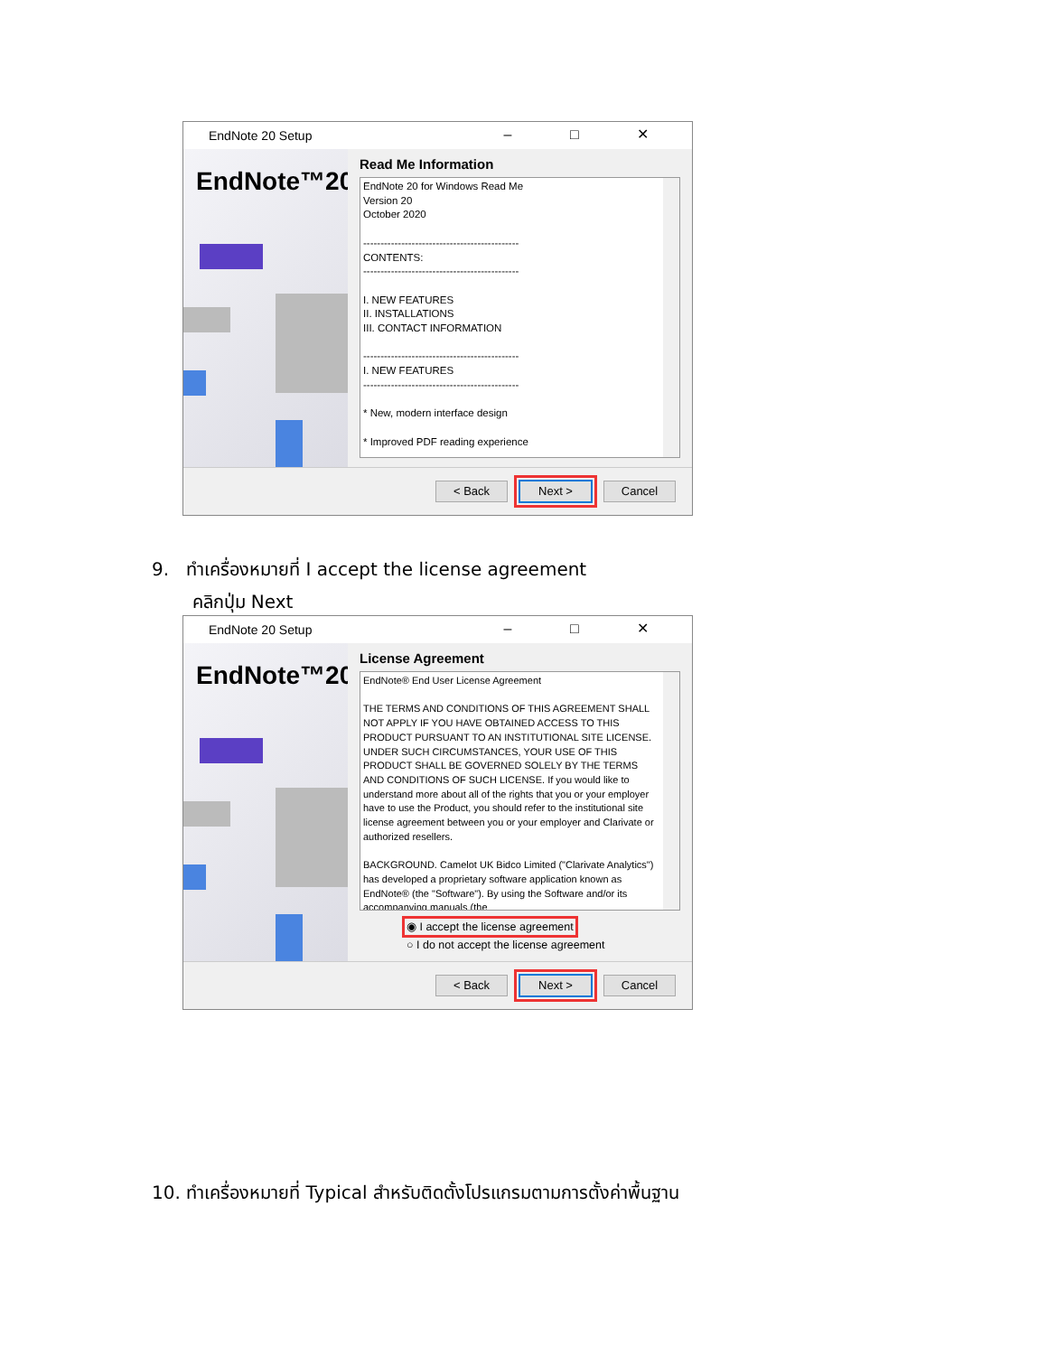EndNote 20 Setup – □ ✕
EndNote™20
Read Me Information
EndNote 20 for Windows Read Me
Version 20
October 2020
---------------------------------------------
CONTENTS:
---------------------------------------------
I. NEW FEATURES
II. INSTALLATIONS
III. CONTACT INFORMATION
---------------------------------------------
I. NEW FEATURES
---------------------------------------------
* New, modern interface design
* Improved PDF reading experience
< Back Next > Cancel
9. ทำเครื่องหมายที่ I accept the license agreement
คลิกปุ่ม Next
EndNote 20 Setup – □ ✕
EndNote™20
License Agreement
EndNote® End User License Agreement
THE TERMS AND CONDITIONS OF THIS AGREEMENT SHALL NOT APPLY IF YOU HAVE OBTAINED ACCESS TO THIS PRODUCT PURSUANT TO AN INSTITUTIONAL SITE LICENSE. UNDER SUCH CIRCUMSTANCES, YOUR USE OF THIS PRODUCT SHALL BE GOVERNED SOLELY BY THE TERMS AND CONDITIONS OF SUCH LICENSE. If you would like to understand more about all of the rights that you or your employer have to use the Product, you should refer to the institutional site license agreement between you or your employer and Clarivate or authorized resellers.
BACKGROUND. Camelot UK Bidco Limited ("Clarivate Analytics") has developed a proprietary software application known as EndNote® (the "Software"). By using the Software and/or its accompanying manuals (the
◉ I accept the license agreement
○ I do not accept the license agreement
< Back Next > Cancel
10. ทำเครื่องหมายที่ Typical สำหรับติดตั้งโปรแกรมตามการตั้งค่าพื้นฐาน